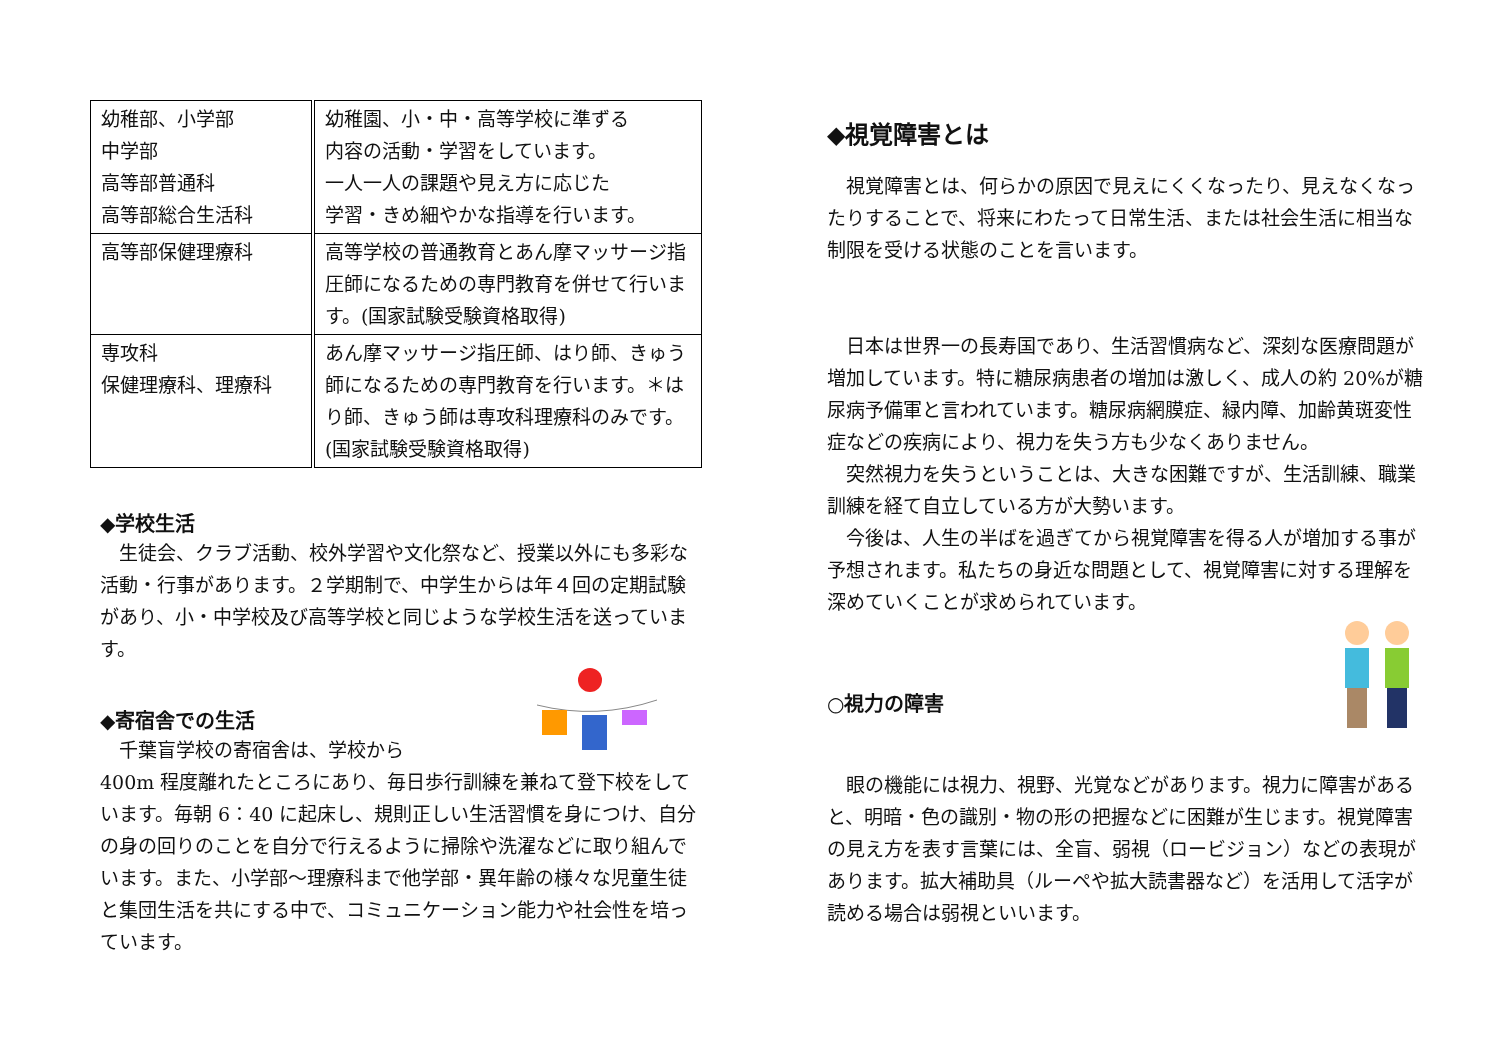| 幼稚部、小学部 中学部 高等部普通科 高等部総合生活科 | 幼稚園、小・中・高等学校に準ずる 内容の活動・学習をしています。 一人一人の課題や見え方に応じた 学習・きめ細やかな指導を行います。 |
| 高等部保健理療科 | 高等学校の普通教育とあん摩マッサージ指圧師になるための専門教育を併せて行います。(国家試験受験資格取得) |
| 専攻科 保健理療科、理療科 | あん摩マッサージ指圧師、はり師、きゅう師になるための専門教育を行います。＊はり師、きゅう師は専攻科理療科のみです。(国家試験受験資格取得) |
◆学校生活
　生徒会、クラブ活動、校外学習や文化祭など、授業以外にも多彩な活動・行事があります。２学期制で、中学生からは年４回の定期試験があり、小・中学校及び高等学校と同じような学校生活を送っています。
◆寄宿舎での生活
　千葉盲学校の寄宿舎は、学校から
400m 程度離れたところにあり、毎日歩行訓練を兼ねて登下校をしています。毎朝 6：40 に起床し、規則正しい生活習慣を身につけ、自分の身の回りのことを自分で行えるように掃除や洗濯などに取り組んでいます。また、小学部～理療科まで他学部・異年齢の様々な児童生徒と集団生活を共にする中で、コミュニケーション能力や社会性を培っています。
◆視覚障害とは
　視覚障害とは、何らかの原因で見えにくくなったり、見えなくなったりすることで、将来にわたって日常生活、または社会生活に相当な制限を受ける状態のことを言います。
　日本は世界一の長寿国であり、生活習慣病など、深刻な医療問題が増加しています。特に糖尿病患者の増加は激しく、成人の約 20%が糖尿病予備軍と言われています。糖尿病網膜症、緑内障、加齢黄斑変性症などの疾病により、視力を失う方も少なくありません。
　突然視力を失うということは、大きな困難ですが、生活訓練、職業訓練を経て自立している方が大勢います。
　今後は、人生の半ばを過ぎてから視覚障害を得る人が増加する事が予想されます。私たちの身近な問題として、視覚障害に対する理解を深めていくことが求められています。
○視力の障害
　眼の機能には視力、視野、光覚などがあります。視力に障害があると、明暗・色の識別・物の形の把握などに困難が生じます。視覚障害の見え方を表す言葉には、全盲、弱視（ロービジョン）などの表現があります。拡大補助具（ルーペや拡大読書器など）を活用して活字が読める場合は弱視といいます。